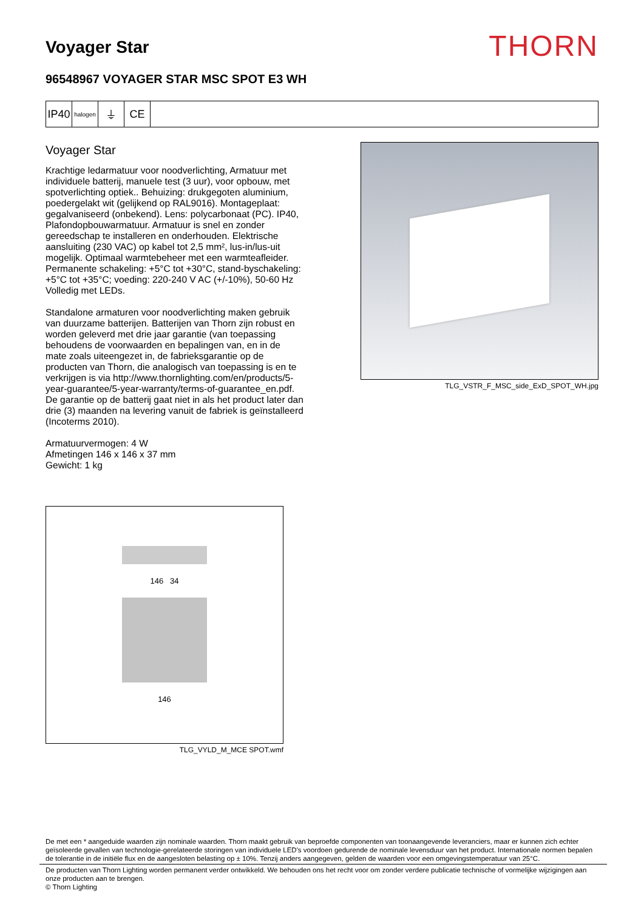Voyager Star
THORN
96548967 VOYAGER STAR MSC SPOT E3 WH
IP40
halogen
⏚ CE
Voyager Star
Krachtige ledarmatuur voor noodverlichting, Armatuur met individuele batterij, manuele test (3 uur), voor opbouw, met spotverlichting optiek.. Behuizing: drukgegoten aluminium, poedergelakt wit (gelijkend op RAL9016). Montageplaat: gegalvaniseerd (onbekend). Lens: polycarbonaat (PC). IP40, Plafondopbouwarmatuur. Armatuur is snel en zonder gereedschap te installeren en onderhouden. Elektrische aansluiting (230 VAC) op kabel tot 2,5 mm², lus-in/lus-uit mogelijk. Optimaal warmtebeheer met een warmteafleider. Permanente schakeling: +5°C tot +30°C, stand-byschakeling: +5°C tot +35°C; voeding: 220-240 V AC (+/-10%), 50-60 Hz Volledig met LEDs.
Standalone armaturen voor noodverlichting maken gebruik van duurzame batterijen. Batterijen van Thorn zijn robust en worden geleverd met drie jaar garantie (van toepassing behoudens de voorwaarden en bepalingen van, en in de mate zoals uiteengezet in, de fabrieksgarantie op de producten van Thorn, die analogisch van toepassing is en te verkrijgen is via http://www.thornlighting.com/en/products/5-year-guarantee/5-year-warranty/terms-of-guarantee_en.pdf. De garantie op de batterij gaat niet in als het product later dan drie (3) maanden na levering vanuit de fabriek is geïnstalleerd (Incoterms 2010).
Armatuurvermogen: 4 W
Afmetingen 146 x 146 x 37 mm
Gewicht: 1 kg
TLG_VSTR_F_MSC_side_ExD_SPOT_WH.jpg
146 34
146
TLG_VYLD_M_MCE SPOT.wmf
De met een * aangeduide waarden zijn nominale waarden. Thorn maakt gebruik van beproefde componenten van toonaangevende leveranciers, maar er kunnen zich echter geïsoleerde gevallen van technologie-gerelateerde storingen van individuele LED's voordoen gedurende de nominale levensduur van het product. Internationale normen bepalen de tolerantie in de initiële flux en de aangesloten belasting op ± 10%. Tenzij anders aangegeven, gelden de waarden voor een omgevingstemperatuur van 25°C.
De producten van Thorn Lighting worden permanent verder ontwikkeld. We behouden ons het recht voor om zonder verdere publicatie technische of vormelijke wijzigingen aan onze producten aan te brengen.
© Thorn Lighting